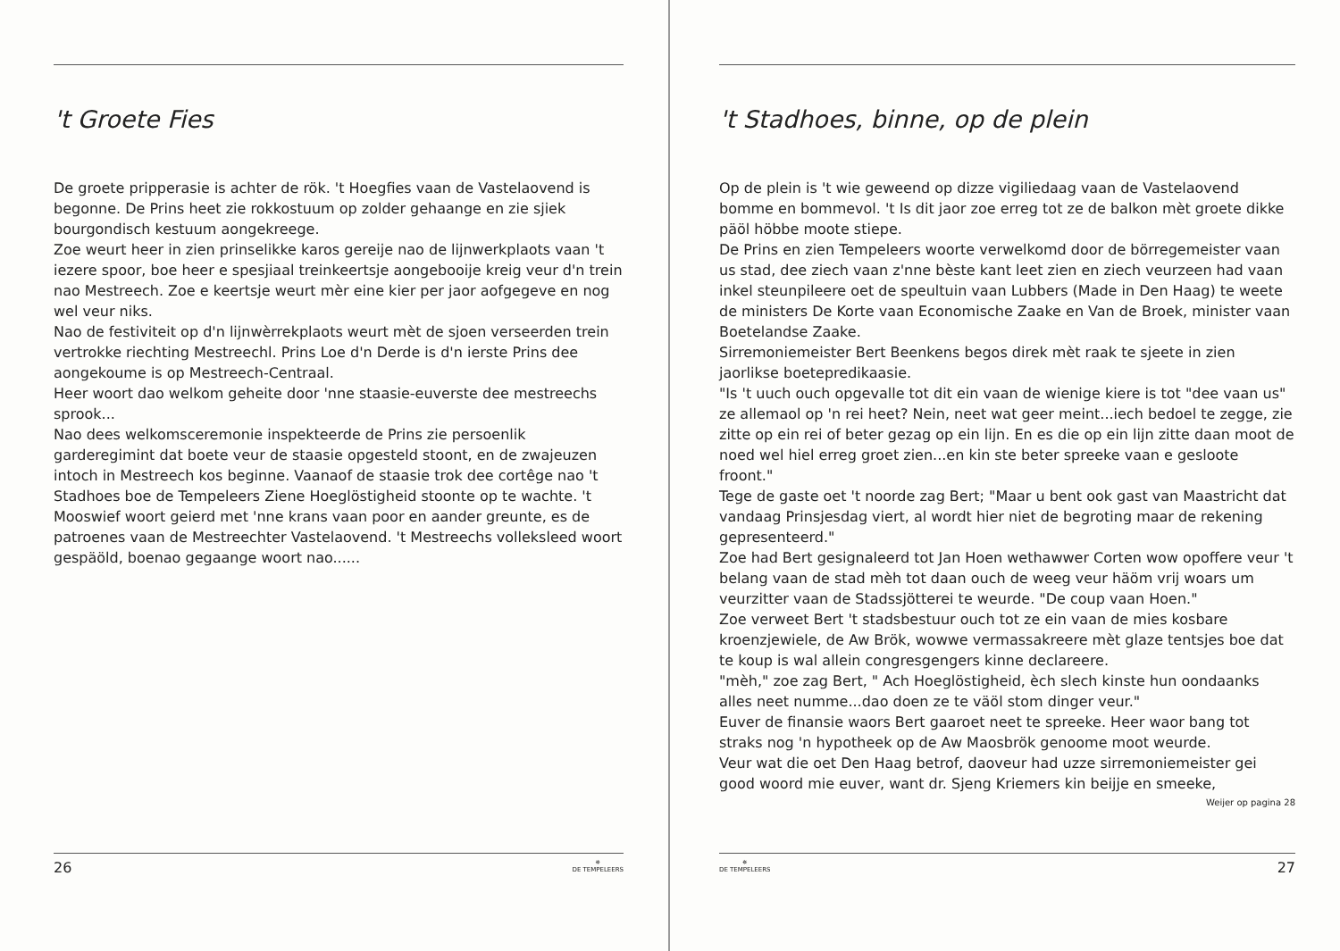't Groete Fies
De groete pripperasie is achter de rök. 't Hoegfies vaan de Vastelaovend is begonne. De Prins heet zie rokkostuum op zolder gehaange en zie sjiek bourgondisch kestuum aongekreege.
Zoe weurt heer in zien prinselikke karos gereije nao de lijnwerkplaots vaan 't iezere spoor, boe heer e spesjiaal treinkeertsje aongebooije kreig veur d'n trein nao Mestreech. Zoe e keertsje weurt mèr eine kier per jaor aofgegeve en nog wel veur niks.
Nao de festiviteit op d'n lijnwèrrekplaots weurt mèt de sjoen verseerden trein vertrokke riechting Mestreechl. Prins Loe d'n Derde is d'n ierste Prins dee aongekoume is op Mestreech-Centraal.
Heer woort dao welkom geheite door 'nne staasie-euverste dee mestreechs sprook...
Nao dees welkomsceremonie inspekteerde de Prins zie persoenlik garderegimint dat boete veur de staasie opgesteld stoont, en de zwajeuzen intoch in Mestreech kos beginne. Vaanaof de staasie trok dee cortêge nao 't Stadhoes boe de Tempeleers Ziene Hoeglöstigheid stoonte op te wachte. 't Mooswief woort geierd met 'nne krans vaan poor en aander greunte, es de patroenes vaan de Mestreechter Vastelaovend. 't Mestreechs volleksleed woort gespäöld, boenao gegaange woort nao......
26 ✵
DE TEMPELEERS
't Stadhoes, binne, op de plein
Op de plein is 't wie geweend op dizze vigiliedaag vaan de Vastelaovend bomme en bommevol. 't Is dit jaor zoe erreg tot ze de balkon mèt groete dikke päöl höbbe moote stiepe.
De Prins en zien Tempeleers woorte verwelkomd door de börregemeister vaan us stad, dee ziech vaan z'nne bèste kant leet zien en ziech veurzeen had vaan inkel steunpileere oet de speultuin vaan Lubbers (Made in Den Haag) te weete de ministers De Korte vaan Economische Zaake en Van de Broek, minister vaan Boetelandse Zaake.
Sirremoniemeister Bert Beenkens begos direk mèt raak te sjeete in zien jaorlikse boetepredikaasie.
"Is 't uuch ouch opgevalle tot dit ein vaan de wienige kiere is tot "dee vaan us" ze allemaol op 'n rei heet? Nein, neet wat geer meint...iech bedoel te zegge, zie zitte op ein rei of beter gezag op ein lijn. En es die op ein lijn zitte daan moot de noed wel hiel erreg groet zien...en kin ste beter spreeke vaan e gesloote froont."
Tege de gaste oet 't noorde zag Bert; "Maar u bent ook gast van Maastricht dat vandaag Prinsjesdag viert, al wordt hier niet de begroting maar de rekening gepresenteerd."
Zoe had Bert gesignaleerd tot Jan Hoen wethawwer Corten wow opoffere veur 't belang vaan de stad mèh tot daan ouch de weeg veur häöm vrij woars um veurzitter vaan de Stadssjötterei te weurde. "De coup vaan Hoen."
Zoe verweet Bert 't stadsbestuur ouch tot ze ein vaan de mies kosbare kroenzjewiele, de Aw Brök, wowwe vermassakreere mèt glaze tentsjes boe dat te koup is wal allein congresgengers kinne declareere.
"mèh," zoe zag Bert, " Ach Hoeglöstigheid, èch slech kinste hun oondaanks alles neet numme...dao doen ze te väöl stom dinger veur."
Euver de finansie waors Bert gaaroet neet te spreeke. Heer waor bang tot straks nog 'n hypotheek op de Aw Maosbrök genoome moot weurde.
Veur wat die oet Den Haag betrof, daoveur had uzze sirremoniemeister gei good woord mie euver, want dr. Sjeng Kriemers kin beijje en smeeke,
Weijer op pagina 28
✵
DE TEMPELEERS 27